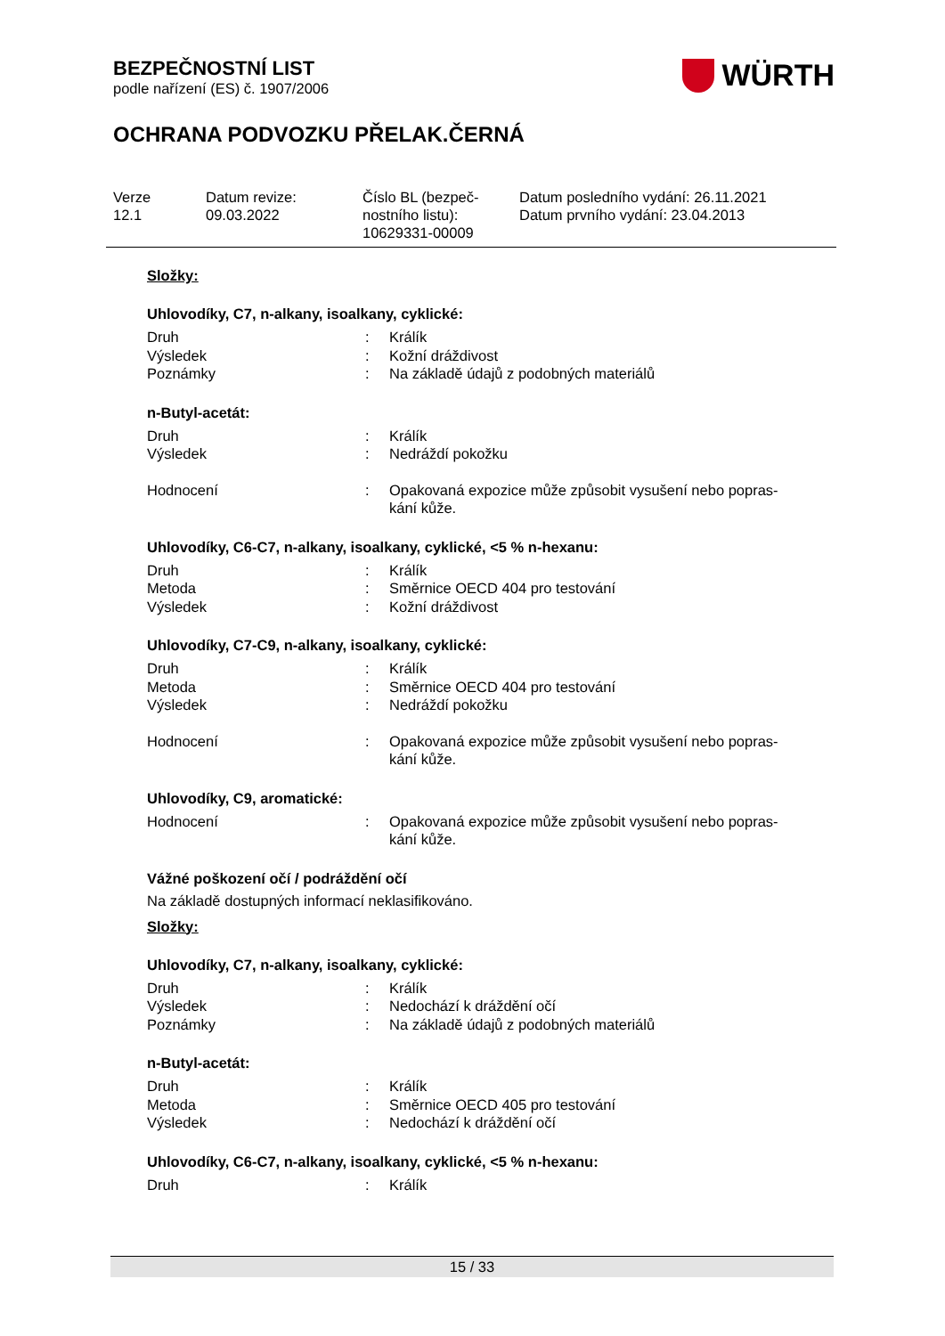BEZPEČNOSTNÍ LIST
podle nařízení (ES) č. 1907/2006
WÜRTH
OCHRANA PODVOZKU PŘELAK.ČERNÁ
| Verze 12.1 | Datum revize: 09.03.2022 | Číslo BL (bezpeč- nostního listu): 10629331-00009 | Datum posledního vydání: 26.11.2021 Datum prvního vydání: 23.04.2013 |
Složky:
Uhlovodíky, C7, n-alkany, isoalkany, cyklické:
| Druh | : | Králík |
| Výsledek | : | Kožní dráždivost |
| Poznámky | : | Na základě údajů z podobných materiálů |
n-Butyl-acetát:
| Druh | : | Králík |
| Výsledek | : | Nedráždí pokožku |
| Hodnocení | : | Opakovaná expozice může způsobit vysušení nebo popras- kání kůže. |
Uhlovodíky, C6-C7, n-alkany, isoalkany, cyklické, <5 % n-hexanu:
| Druh | : | Králík |
| Metoda | : | Směrnice OECD 404 pro testování |
| Výsledek | : | Kožní dráždivost |
Uhlovodíky, C7-C9, n-alkany, isoalkany, cyklické:
| Druh | : | Králík |
| Metoda | : | Směrnice OECD 404 pro testování |
| Výsledek | : | Nedráždí pokožku |
| Hodnocení | : | Opakovaná expozice může způsobit vysušení nebo popras- kání kůže. |
Uhlovodíky, C9, aromatické:
| Hodnocení | : | Opakovaná expozice může způsobit vysušení nebo popras- kání kůže. |
Vážné poškození očí / podráždění očí
Na základě dostupných informací neklasifikováno.
Složky:
Uhlovodíky, C7, n-alkany, isoalkany, cyklické:
| Druh | : | Králík |
| Výsledek | : | Nedochází k dráždění očí |
| Poznámky | : | Na základě údajů z podobných materiálů |
n-Butyl-acetát:
| Druh | : | Králík |
| Metoda | : | Směrnice OECD 405 pro testování |
| Výsledek | : | Nedochází k dráždění očí |
Uhlovodíky, C6-C7, n-alkany, isoalkany, cyklické, <5 % n-hexanu:
| Druh | : | Králík |
15 / 33